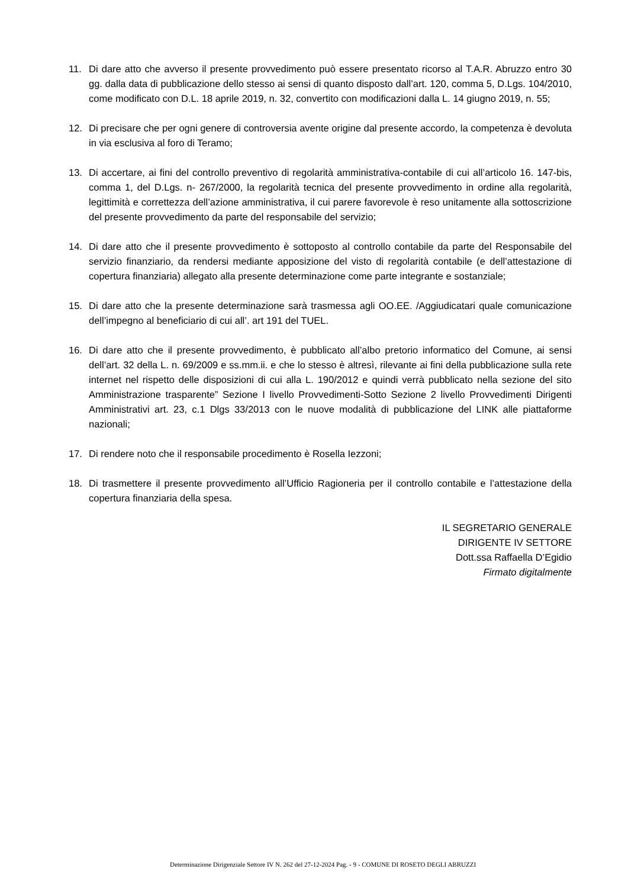11. Di dare atto che avverso il presente provvedimento può essere presentato ricorso al T.A.R. Abruzzo entro 30 gg. dalla data di pubblicazione dello stesso ai sensi di quanto disposto dall’art. 120, comma 5, D.Lgs. 104/2010, come modificato con D.L. 18 aprile 2019, n. 32, convertito con modificazioni dalla L. 14 giugno 2019, n. 55;
12. Di precisare che per ogni genere di controversia avente origine dal presente accordo, la competenza è devoluta in via esclusiva al foro di Teramo;
13. Di accertare, ai fini del controllo preventivo di regolarità amministrativa-contabile di cui all’articolo 16. 147-bis, comma 1, del D.Lgs. n- 267/2000, la regolarità tecnica del presente provvedimento in ordine alla regolarità, legittimità e correttezza dell’azione amministrativa, il cui parere favorevole è reso unitamente alla sottoscrizione del presente provvedimento da parte del responsabile del servizio;
14. Di dare atto che il presente provvedimento è sottoposto al controllo contabile da parte del Responsabile del servizio finanziario, da rendersi mediante apposizione del visto di regolarità contabile (e dell’attestazione di copertura finanziaria) allegato alla presente determinazione come parte integrante e sostanziale;
15. Di dare atto che la presente determinazione sarà trasmessa agli OO.EE. /Aggiudicatari quale comunicazione dell’impegno al beneficiario di cui all’. art 191 del TUEL.
16. Di dare atto che il presente provvedimento, è pubblicato all’albo pretorio informatico del Comune, ai sensi dell’art. 32 della L. n. 69/2009 e ss.mm.ii. e che lo stesso è altresì, rilevante ai fini della pubblicazione sulla rete internet nel rispetto delle disposizioni di cui alla L. 190/2012 e quindi verrà pubblicato nella sezione del sito Amministrazione trasparente” Sezione I livello Provvedimenti-Sotto Sezione 2 livello Provvedimenti Dirigenti Amministrativi art. 23, c.1 Dlgs 33/2013 con le nuove modalità di pubblicazione del LINK alle piattaforme nazionali;
17. Di rendere noto che il responsabile procedimento è Rosella Iezzoni;
18. Di trasmettere il presente provvedimento all’Ufficio Ragioneria per il controllo contabile e l’attestazione della copertura finanziaria della spesa.
IL SEGRETARIO GENERALE
DIRIGENTE IV SETTORE
Dott.ssa Raffaella D’Egidio
Firmato digitalmente
Determinazione Dirigenziale Settore IV N. 262 del 27-12-2024 Pag. - 9 - COMUNE DI ROSETO DEGLI ABRUZZI